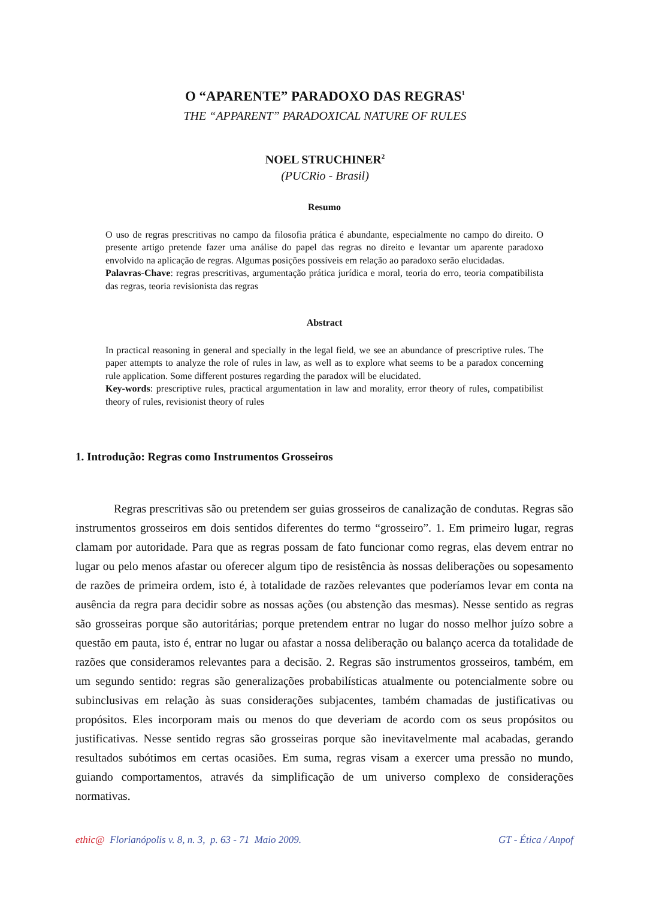O “APARENTE” PARADOXO DAS REGRAS<sup>1</sup>
THE “APPARENT” PARADOXICAL NATURE OF RULES
NOEL STRUCHINER<sup>2</sup>
(PUCRio - Brasil)
Resumo
O uso de regras prescritivas no campo da filosofia prática é abundante, especialmente no campo do direito. O presente artigo pretende fazer uma análise do papel das regras no direito e levantar um aparente paradoxo envolvido na aplicação de regras. Algumas posições possíveis em relação ao paradoxo serão elucidadas.
Palavras-Chave: regras prescritivas, argumentação prática jurídica e moral, teoria do erro, teoria compatibilista das regras, teoria revisionista das regras
Abstract
In practical reasoning in general and specially in the legal field, we see an abundance of prescriptive rules. The paper attempts to analyze the role of rules in law, as well as to explore what seems to be a paradox concerning rule application. Some different postures regarding the paradox will be elucidated.
Key-words: prescriptive rules, practical argumentation in law and morality, error theory of rules, compatibilist theory of rules, revisionist theory of rules
1. Introdução: Regras como Instrumentos Grosseiros
Regras prescritivas são ou pretendem ser guias grosseiros de canalização de condutas. Regras são instrumentos grosseiros em dois sentidos diferentes do termo “grosseiro”. 1. Em primeiro lugar, regras clamam por autoridade. Para que as regras possam de fato funcionar como regras, elas devem entrar no lugar ou pelo menos afastar ou oferecer algum tipo de resistência às nossas deliberações ou sopesamento de razões de primeira ordem, isto é, à totalidade de razões relevantes que poderíamos levar em conta na ausência da regra para decidir sobre as nossas ações (ou abstenção das mesmas). Nesse sentido as regras são grosseiras porque são autoritárias; porque pretendem entrar no lugar do nosso melhor juízo sobre a questão em pauta, isto é, entrar no lugar ou afastar a nossa deliberação ou balanço acerca da totalidade de razões que consideramos relevantes para a decisão. 2. Regras são instrumentos grosseiros, também, em um segundo sentido: regras são generalizações probabilísticas atualmente ou potencialmente sobre ou subinclusivas em relação às suas considerações subjacentes, também chamadas de justificativas ou propósitos. Eles incorporam mais ou menos do que deveriam de acordo com os seus propósitos ou justificativas. Nesse sentido regras são grosseiras porque são inevitavelmente mal acabadas, gerando resultados subótimos em certas ocasiões. Em suma, regras visam a exercer uma pressão no mundo, guiando comportamentos, através da simplificação de um universo complexo de considerações normativas.
ethic@ Florianópolis v. 8, n. 3, p. 63 - 71 Maio 2009. GT - Ética / Anpof